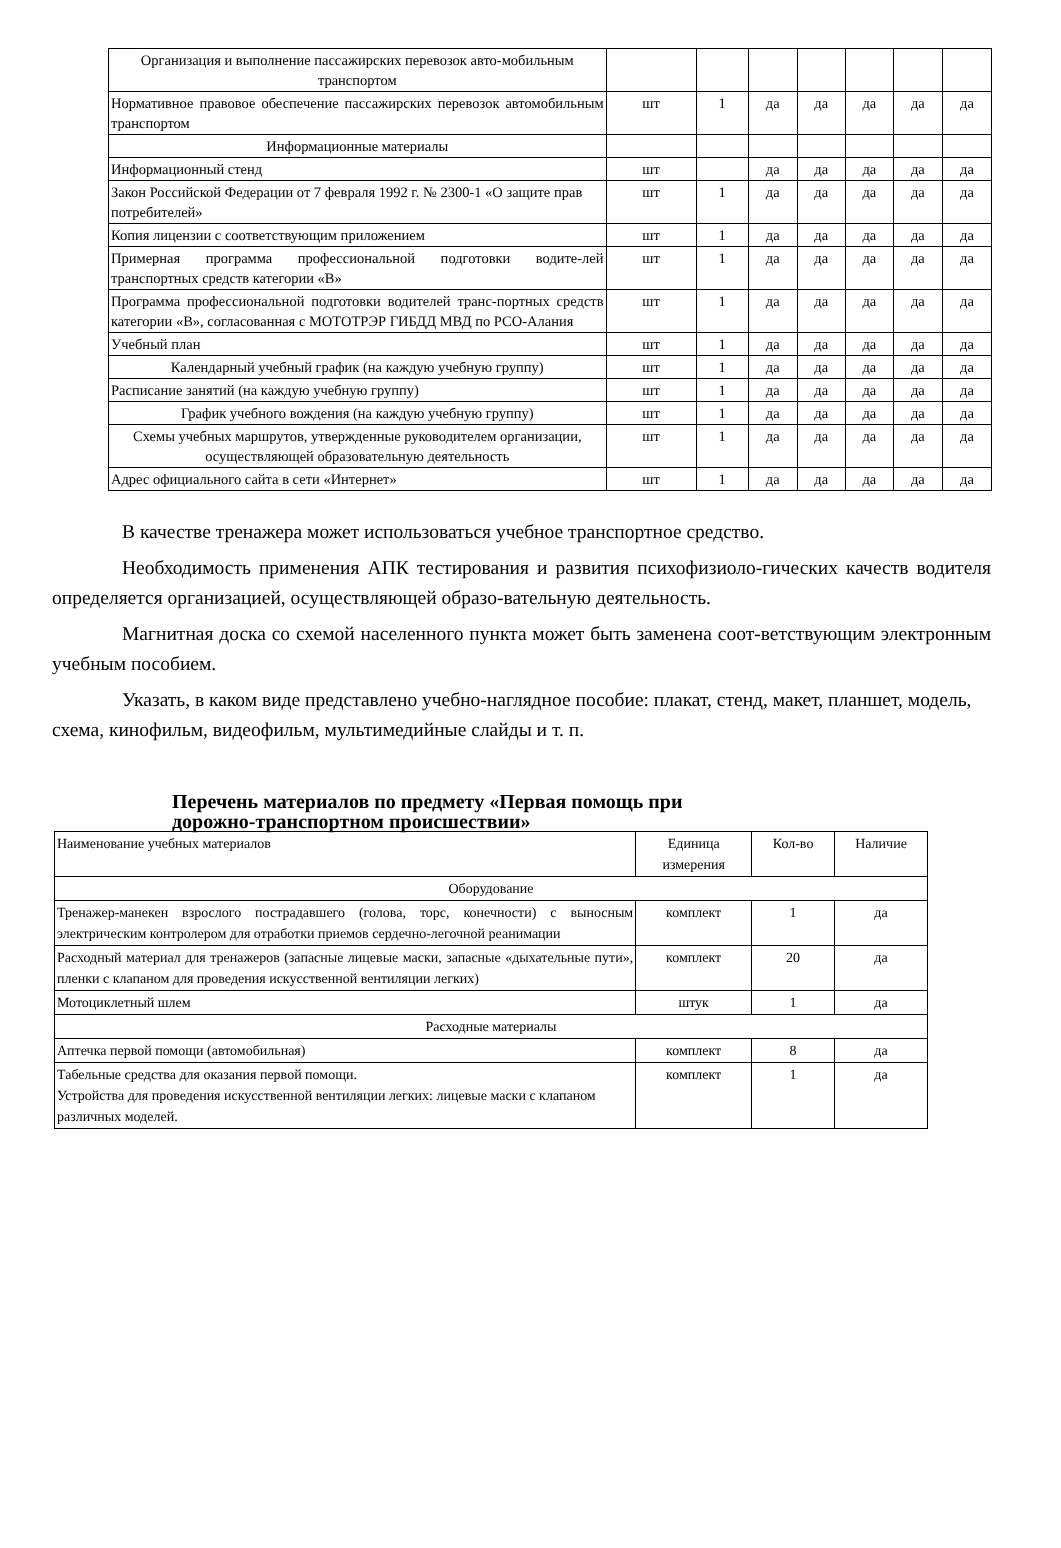| Организация и выполнение пассажирских перевозок авто-мобильным транспортом | | | | | | | |
| Нормативное правовое обеспечение пассажирских перевозок автомобильным транспортом | шт | 1 | да | да | да | да | да |
| Информационные материалы | | | | | | | |
| Информационный стенд | шт | | да | да | да | да | да |
| Закон Российской Федерации от 7 февраля 1992 г. № 2300-1 «О защите прав потребителей» | шт | 1 | да | да | да | да | да |
| Копия лицензии с соответствующим приложением | шт | 1 | да | да | да | да | да |
| Примерная программа профессиональной подготовки водите-лей транспортных средств категории «В» | шт | 1 | да | да | да | да | да |
| Программа профессиональной подготовки водителей транс-портных средств категории «В», согласованная с МОТОТРЭР ГИБДД МВД по РСО-Алания | шт | 1 | да | да | да | да | да |
| Учебный план | шт | 1 | да | да | да | да | да |
| Календарный учебный график (на каждую учебную группу) | шт | 1 | да | да | да | да | да |
| Расписание занятий (на каждую учебную группу) | шт | 1 | да | да | да | да | да |
| График учебного вождения (на каждую учебную группу) | шт | 1 | да | да | да | да | да |
| Схемы учебных маршрутов, утвержденные руководителем организации, осуществляющей образовательную деятельность | шт | 1 | да | да | да | да | да |
| Адрес официального сайта в сети «Интернет» | шт | 1 | да | да | да | да | да |
В качестве тренажера может использоваться учебное транспортное средство.
Необходимость применения АПК тестирования и развития психофизиоло-гических качеств водителя определяется организацией, осуществляющей образо-вательную деятельность.
Магнитная доска со схемой населенного пункта может быть заменена соот-ветствующим электронным учебным пособием.
Указать, в каком виде представлено учебно-наглядное пособие: плакат, стенд, макет, планшет, модель, схема, кинофильм, видеофильм, мультимедийные слайды и т. п.
Перечень материалов по предмету «Первая помощь при
дорожно-транспортном происшествии»
| Наименование учебных материалов | Единица измерения | Кол-во | Наличие |
| Оборудование | | | |
| Тренажер-манекен взрослого пострадавшего (голова, торс, конечности) с выносным электрическим контролером для отработки приемов сердечно-легочной реанимации | комплект | 1 | да |
| Расходный материал для тренажеров (запасные лицевые маски, запасные «дыхательные пути», пленки с клапаном для проведения искусственной вентиляции легких) | комплект | 20 | да |
| Мотоциклетный шлем | штук | 1 | да |
| Расходные материалы | | | |
| Аптечка первой помощи (автомобильная) | комплект | 8 | да |
| Табельные средства для оказания первой помощи. Устройства для проведения искусственной вентиляции легких: лицевые маски с клапаном различных моделей. | комплект | 1 | да |